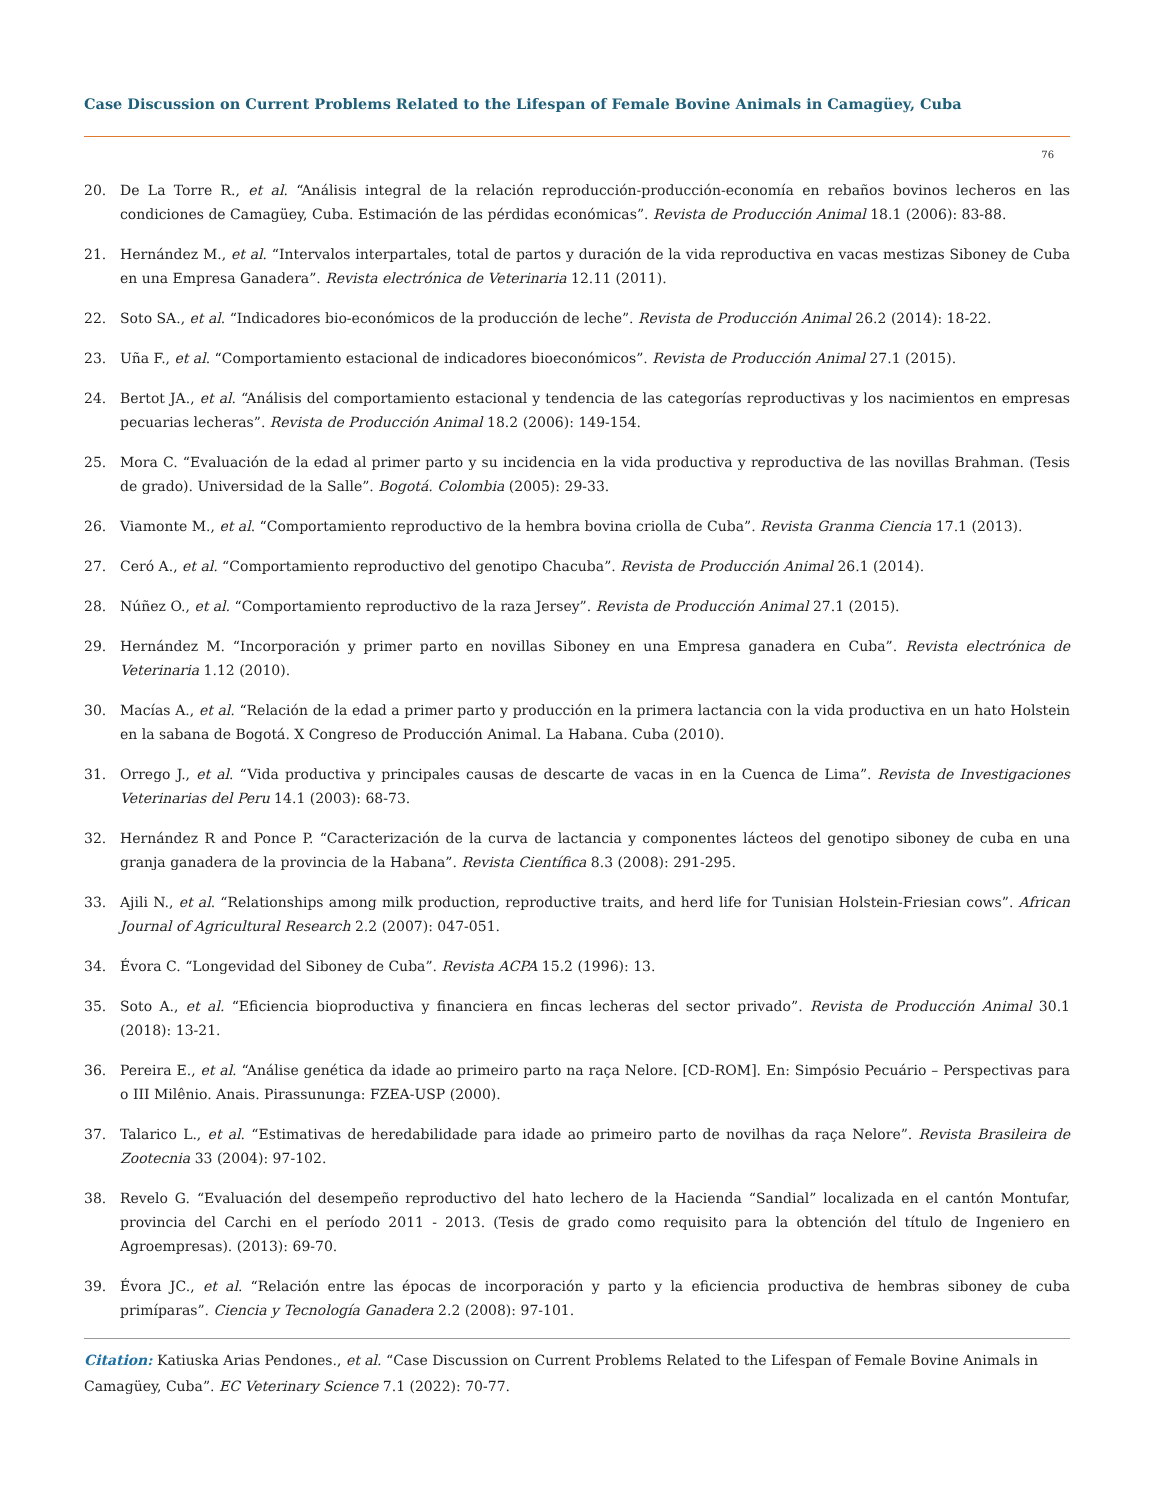Case Discussion on Current Problems Related to the Lifespan of Female Bovine Animals in Camagüey, Cuba
76
20. De La Torre R., et al. “Análisis integral de la relación reproducción-producción-economía en rebaños bovinos lecheros en las condiciones de Camagüey, Cuba. Estimación de las pérdidas económicas”. Revista de Producción Animal 18.1 (2006): 83-88.
21. Hernández M., et al. “Intervalos interpartales, total de partos y duración de la vida reproductiva en vacas mestizas Siboney de Cuba en una Empresa Ganadera”. Revista electrónica de Veterinaria 12.11 (2011).
22. Soto SA., et al. “Indicadores bio-económicos de la producción de leche”. Revista de Producción Animal 26.2 (2014): 18-22.
23. Uña F., et al. “Comportamiento estacional de indicadores bioeconómicos”. Revista de Producción Animal 27.1 (2015).
24. Bertot JA., et al. “Análisis del comportamiento estacional y tendencia de las categorías reproductivas y los nacimientos en empresas pecuarias lecheras”. Revista de Producción Animal 18.2 (2006): 149-154.
25. Mora C. “Evaluación de la edad al primer parto y su incidencia en la vida productiva y reproductiva de las novillas Brahman. (Tesis de grado). Universidad de la Salle”. Bogotá. Colombia (2005): 29-33.
26. Viamonte M., et al. “Comportamiento reproductivo de la hembra bovina criolla de Cuba”. Revista Granma Ciencia 17.1 (2013).
27. Ceró A., et al. “Comportamiento reproductivo del genotipo Chacuba”. Revista de Producción Animal 26.1 (2014).
28. Núñez O., et al. “Comportamiento reproductivo de la raza Jersey”. Revista de Producción Animal 27.1 (2015).
29. Hernández M. “Incorporación y primer parto en novillas Siboney en una Empresa ganadera en Cuba”. Revista electrónica de Veterinaria 1.12 (2010).
30. Macías A., et al. “Relación de la edad a primer parto y producción en la primera lactancia con la vida productiva en un hato Holstein en la sabana de Bogotá. X Congreso de Producción Animal. La Habana. Cuba (2010).
31. Orrego J., et al. “Vida productiva y principales causas de descarte de vacas in en la Cuenca de Lima”. Revista de Investigaciones Veterinarias del Peru 14.1 (2003): 68-73.
32. Hernández R and Ponce P. “Caracterización de la curva de lactancia y componentes lácteos del genotipo siboney de cuba en una granja ganadera de la provincia de la Habana”. Revista Científica 8.3 (2008): 291-295.
33. Ajili N., et al. “Relationships among milk production, reproductive traits, and herd life for Tunisian Holstein-Friesian cows”. African Journal of Agricultural Research 2.2 (2007): 047-051.
34. Évora C. “Longevidad del Siboney de Cuba”. Revista ACPA 15.2 (1996): 13.
35. Soto A., et al. “Eficiencia bioproductiva y financiera en fincas lecheras del sector privado”. Revista de Producción Animal 30.1 (2018): 13-21.
36. Pereira E., et al. “Análise genética da idade ao primeiro parto na raça Nelore. [CD-ROM]. En: Simpósio Pecuário – Perspectivas para o III Milênio. Anais. Pirassununga: FZEA-USP (2000).
37. Talarico L., et al. “Estimativas de heredabilidade para idade ao primeiro parto de novilhas da raça Nelore”. Revista Brasileira de Zootecnia 33 (2004): 97-102.
38. Revelo G. “Evaluación del desempeño reproductivo del hato lechero de la Hacienda “Sandial” localizada en el cantón Montufar, provincia del Carchi en el período 2011 - 2013. (Tesis de grado como requisito para la obtención del título de Ingeniero en Agroempresas). (2013): 69-70.
39. Évora JC., et al. “Relación entre las épocas de incorporación y parto y la eficiencia productiva de hembras siboney de cuba primíparas”. Ciencia y Tecnología Ganadera 2.2 (2008): 97-101.
Citation: Katiuska Arias Pendones., et al. “Case Discussion on Current Problems Related to the Lifespan of Female Bovine Animals in Camagüey, Cuba”. EC Veterinary Science 7.1 (2022): 70-77.